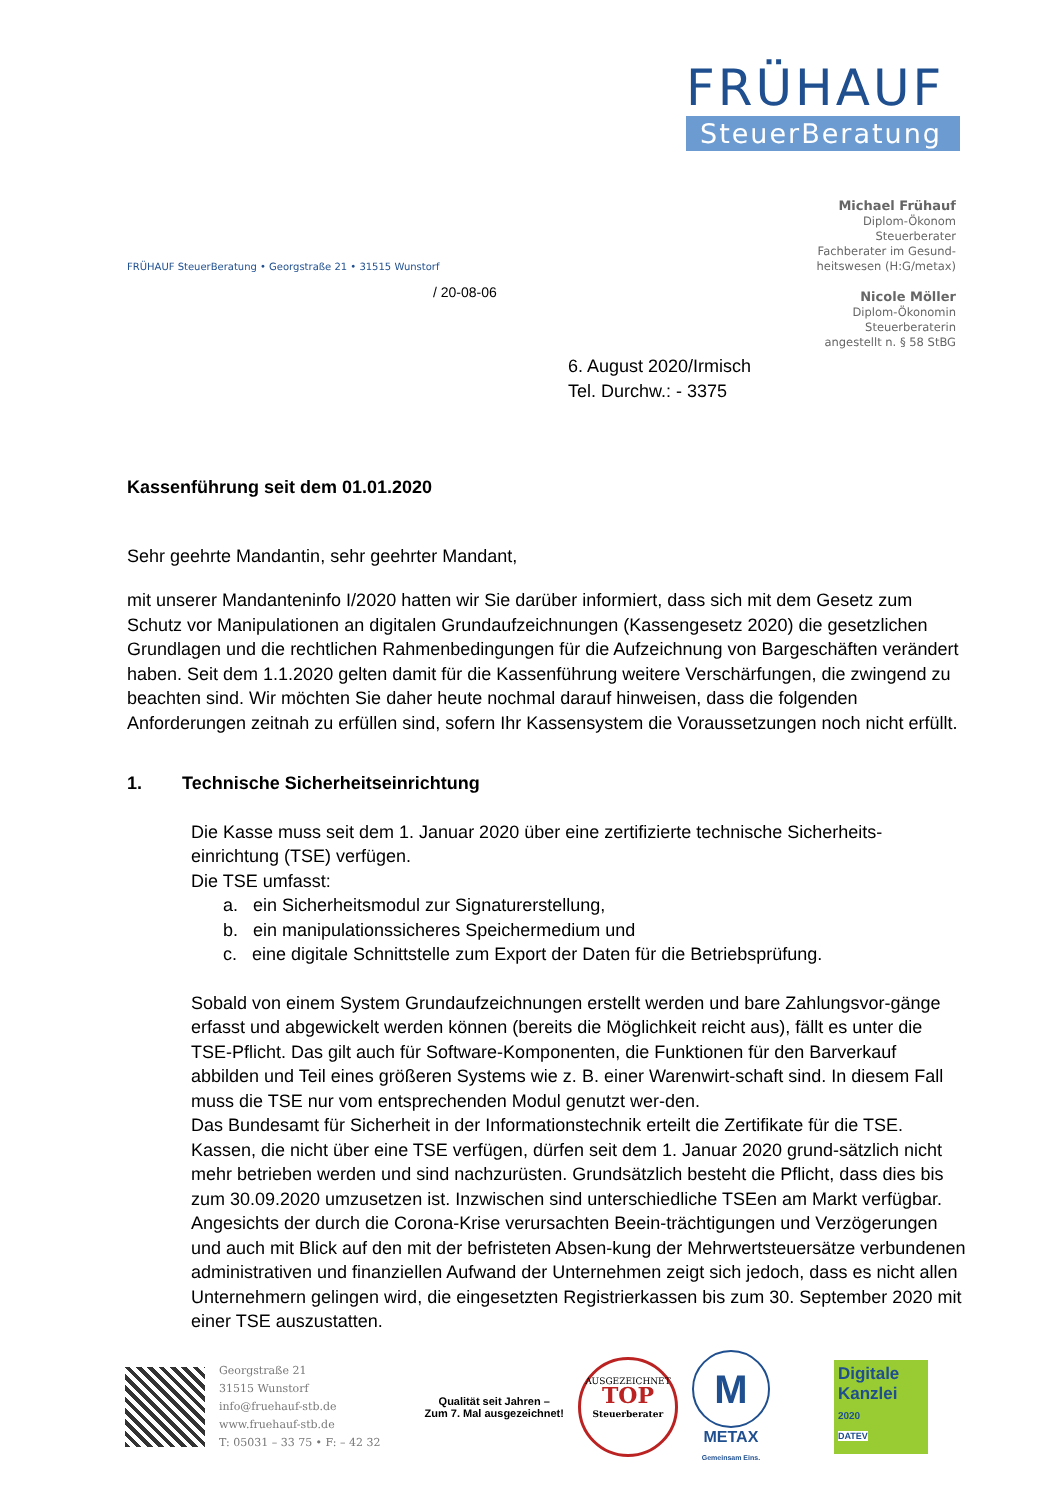FRÜHAUF
SteuerBeratung
Michael Frühauf
Diplom-Ökonom
Steuerberater
Fachberater im Gesund-
heitswesen (H:G/metax)
Nicole Möller
Diplom-Ökonomin
Steuerberaterin
angestellt n. § 58 StBG
FRÜHAUF SteuerBeratung • Georgstraße 21 • 31515 Wunstorf
/ 20-08-06
6. August 2020/Irmisch
Tel. Durchw.: - 3375
Kassenführung seit dem 01.01.2020
Sehr geehrte Mandantin, sehr geehrter Mandant,
mit unserer Mandanteninfo I/2020 hatten wir Sie darüber informiert, dass sich mit dem Gesetz zum Schutz vor Manipulationen an digitalen Grundaufzeichnungen (Kassengesetz 2020) die gesetzlichen Grundlagen und die rechtlichen Rahmenbedingungen für die Aufzeichnung von Bargeschäften verändert haben. Seit dem 1.1.2020 gelten damit für die Kassenführung weitere Verschärfungen, die zwingend zu beachten sind. Wir möchten Sie daher heute nochmal darauf hinweisen, dass die folgenden Anforderungen zeitnah zu erfüllen sind, sofern Ihr Kassensystem die Voraussetzungen noch nicht erfüllt.
1. Technische Sicherheitseinrichtung
Die Kasse muss seit dem 1. Januar 2020 über eine zertifizierte technische Sicherheits-einrichtung (TSE) verfügen.
Die TSE umfasst:
a. ein Sicherheitsmodul zur Signaturerstellung,
b. ein manipulationssicheres Speichermedium und
c. eine digitale Schnittstelle zum Export der Daten für die Betriebsprüfung.
Sobald von einem System Grundaufzeichnungen erstellt werden und bare Zahlungsvor-gänge erfasst und abgewickelt werden können (bereits die Möglichkeit reicht aus), fällt es unter die TSE-Pflicht. Das gilt auch für Software-Komponenten, die Funktionen für den Barverkauf abbilden und Teil eines größeren Systems wie z. B. einer Warenwirt-schaft sind. In diesem Fall muss die TSE nur vom entsprechenden Modul genutzt wer-den.
Das Bundesamt für Sicherheit in der Informationstechnik erteilt die Zertifikate für die TSE. Kassen, die nicht über eine TSE verfügen, dürfen seit dem 1. Januar 2020 grund-sätzlich nicht mehr betrieben werden und sind nachzurüsten. Grundsätzlich besteht die Pflicht, dass dies bis zum 30.09.2020 umzusetzen ist. Inzwischen sind unterschiedliche TSEen am Markt verfügbar. Angesichts der durch die Corona-Krise verursachten Beein-trächtigungen und Verzögerungen und auch mit Blick auf den mit der befristeten Absen-kung der Mehrwertsteuersätze verbundenen administrativen und finanziellen Aufwand der Unternehmen zeigt sich jedoch, dass es nicht allen Unternehmern gelingen wird, die eingesetzten Registrierkassen bis zum 30. September 2020 mit einer TSE auszustatten.
Georgstraße 21
31515 Wunstorf
info@fruehauf-stb.de
www.fruehauf-stb.de
T: 05031 – 33 75 • F: – 42 32
Qualität seit Jahren –
Zum 7. Mal ausgezeichnet!
AUSGEZEICHNET
TOP
Steuerberater
M
METAX
Gemeinsam Eins.
Digitale Kanzlei
2020
DATEV